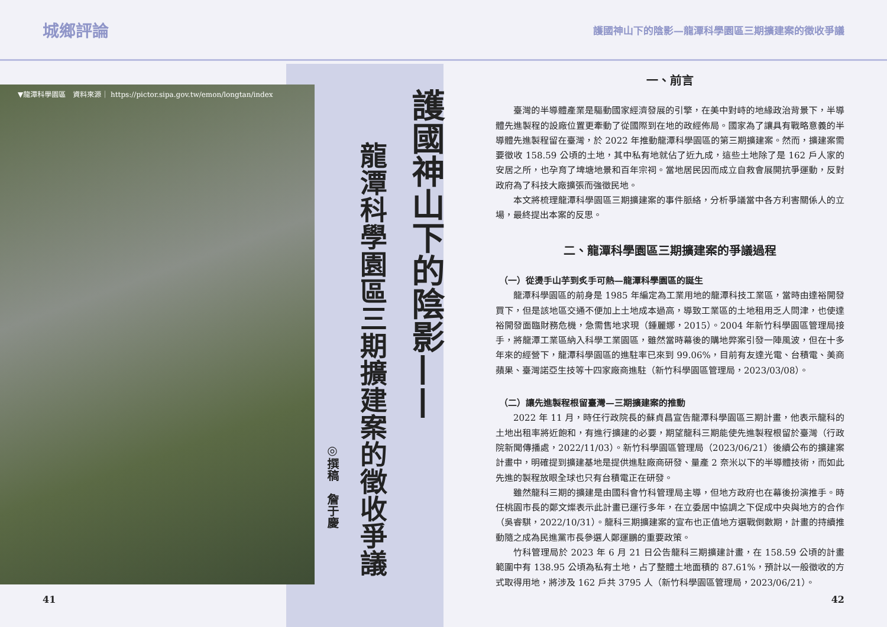城鄉評論 護國神山下的陰影—龍潭科學園區三期擴建案的徵收爭議
▼龍潭科學園區　資料來源｜ https://pictor.sipa.gov.tw/emon/longtan/index
護國神山下的陰影——
龍潭科學園區三期擴建案的徵收爭議
◎撰稿　詹于慶
41 42
一、前言
臺灣的半導體產業是驅動國家經濟發展的引擎，在美中對峙的地緣政治背景下，半導體先進製程的設廠位置更牽動了從國際到在地的政經佈局。國家為了讓具有戰略意義的半導體先進製程留在臺灣，於 2022 年推動龍潭科學園區的第三期擴建案。然而，擴建案需要徵收 158.59 公頃的土地，其中私有地就佔了近九成，這些土地除了是 162 戶人家的安居之所，也孕育了埤塘地景和百年宗祠。當地居民因而成立自救會展開抗爭運動，反對政府為了科技大廠擴張而強徵民地。
本文將梳理龍潭科學園區三期擴建案的事件脈絡，分析爭議當中各方利害關係人的立場，最終提出本案的反思。
二、龍潭科學園區三期擴建案的爭議過程
（一）從燙手山芋到炙手可熱—龍潭科學園區的誕生
龍潭科學園區的前身是 1985 年編定為工業用地的龍潭科技工業區，當時由達裕開發買下，但是該地區交通不便加上土地成本過高，導致工業區的土地租用乏人問津，也使達裕開發面臨財務危機，急需售地求現（鍾麗娜，2015）。2004 年新竹科學園區管理局接手，將龍潭工業區納入科學工業園區，雖然當時幕後的購地弊案引發一陣風波，但在十多年來的經營下，龍潭科學園區的進駐率已來到 99.06%，目前有友達光電、台積電、美商蘋果、臺灣諾亞生技等十四家廠商進駐（新竹科學園區管理局，2023/03/08）。
（二）讓先進製程根留臺灣—三期擴建案的推動
2022 年 11 月，時任行政院長的蘇貞昌宣告龍潭科學園區三期計畫，他表示龍科的土地出租率將近飽和，有進行擴建的必要，期望龍科三期能使先進製程根留於臺灣（行政院新聞傳播處，2022/11/03）。新竹科學園區管理局（2023/06/21）後續公布的擴建案計畫中，明確提到擴建基地是提供進駐廠商研發、量產 2 奈米以下的半導體技術，而如此先進的製程放眼全球也只有台積電正在研發。
雖然龍科三期的擴建是由國科會竹科管理局主導，但地方政府也在幕後扮演推手。時任桃園市長的鄭文燦表示此計畫已運行多年，在立委居中協調之下促成中央與地方的合作（吳睿騏，2022/10/31）。龍科三期擴建案的宣布也正值地方選戰倒數期，計畫的持續推動隨之成為民進黨市長參選人鄭運鵬的重要政策。
竹科管理局於 2023 年 6 月 21 日公告龍科三期擴建計畫，在 158.59 公頃的計畫範圍中有 138.95 公頃為私有土地，占了整體土地面積的 87.61%，預計以一般徵收的方式取得用地，將涉及 162 戶共 3795 人（新竹科學園區管理局，2023/06/21）。